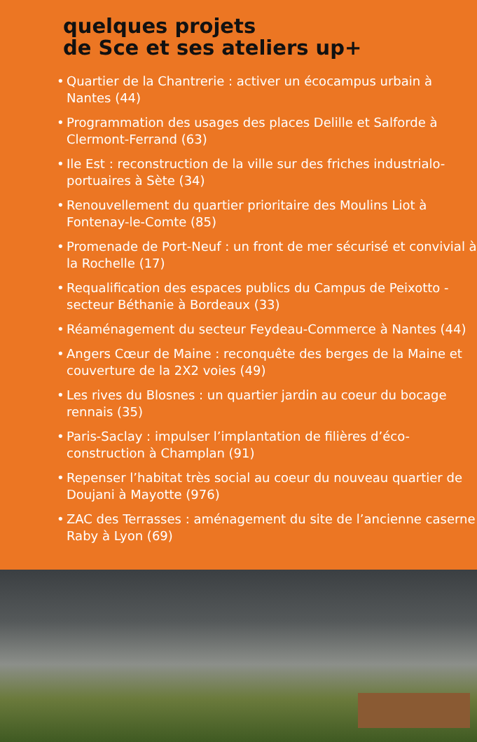quelques projets
de Sce et ses ateliers up+
• Quartier de la Chantrerie : activer un écocampus urbain à Nantes (44)
• Programmation des usages des places Delille et Salforde à Clermont-Ferrand (63)
• Ile Est : reconstruction de la ville sur des friches industrialo-portuaires à Sète (34)
• Renouvellement du quartier prioritaire des Moulins Liot à Fontenay-le-Comte (85)
• Promenade de Port-Neuf : un front de mer sécurisé et convivial à la Rochelle (17)
• Requalification des espaces publics du Campus de Peixotto - secteur Béthanie à Bordeaux (33)
• Réaménagement du secteur Feydeau-Commerce à Nantes (44)
• Angers Cœur de Maine : reconquête des berges de la Maine et couverture de la 2X2 voies (49)
• Les rives du Blosnes : un quartier jardin au coeur du bocage rennais (35)
• Paris-Saclay : impulser l’implantation de filières d’éco-construction à Champlan (91)
• Repenser l’habitat très social au coeur du nouveau quartier de Doujani à Mayotte (976)
• ZAC des Terrasses : aménagement du site de l’ancienne caserne Raby à Lyon (69)